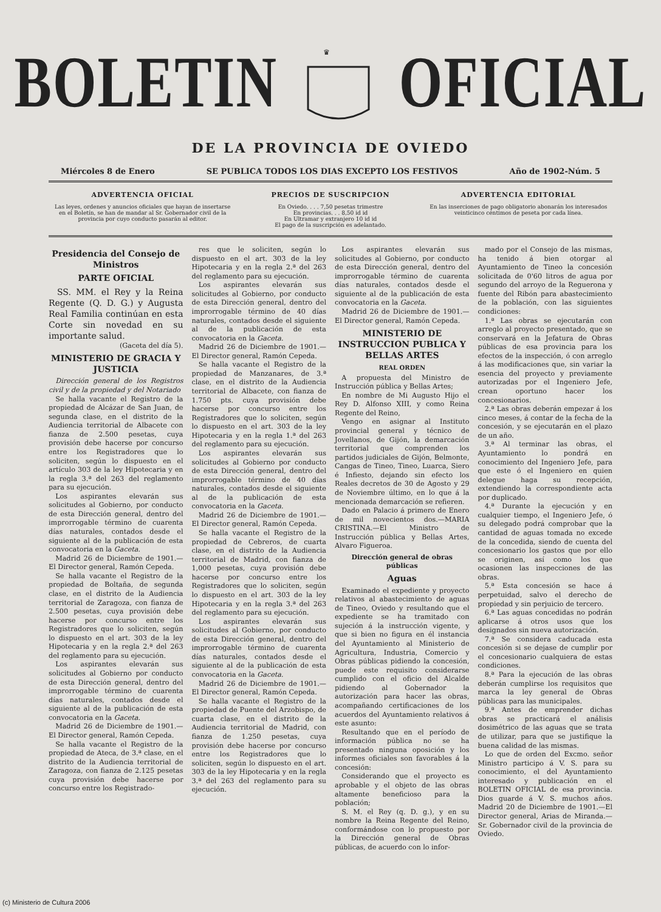BOLETIN
♛
OFICIAL
DE LA PROVINCIA DE OVIEDO
Miércoles 8 de Enero SE PUBLICA TODOS LOS DIAS EXCEPTO LOS FESTIVOS Año de 1902-Núm. 5
ADVERTENCIA OFICIAL
Las leyes, ordenes y anuncios oficiales que hayan de insertarse en el Boletín, se han de mandar al Sr. Gobernador civil de la provincia por cuyo conducto pasarán al editor.
PRECIOS DE SUSCRIPCION
En Oviedo. . . . 7,50 pesetas trimestre
En provincias. . . 8,50 id id
En Ultramar y extranjero 10 id id
El pago de la suscripción es adelantado.
ADVERTENCIA EDITORIAL
En las inserciones de pago obligatorio abonarán los interesados veinticinco céntimos de peseta por cada línea.
Presidencia del Consejo de Ministros
PARTE OFICIAL
SS. MM. el Rey y la Reina Regente (Q. D. G.) y Augusta Real Familia continúan en esta Corte sin novedad en su importante salud.
(Gaceta del día 5).
MINISTERIO DE GRACIA Y JUSTICIA
Dirección general de los Registros civil y de la propiedad y del Notariado
Se halla vacante el Registro de la propiedad de Alcázar de San Juan, de segunda clase, en el distrito de la Audiencia territorial de Albacete con fianza de 2.500 pesetas, cuya provisión debe hacerse por concurso entre los Registradores que lo soliciten, según lo dispuesto en el artículo 303 de la ley Hipotecaria y en la regla 3.ª del 263 del reglamento para su ejecución.
Los aspirantes elevarán sus solicitudes al Gobierno, por conducto de esta Dirección general, dentro del improrrogable término de cuarenta días naturales, contados desde el siguiente al de la publicación de esta convocatoria en la Gaceta.
Madrid 26 de Diciembre de 1901.—El Director general, Ramón Cepeda.
Se halla vacante el Registro de la propiedad de Boltaña, de segunda clase, en el distrito de la Audiencia territorial de Zaragoza, con fianza de 2.500 pesetas, cuya provisión debe hacerse por concurso entre los Registradores que lo soliciten, según lo dispuesto en el art. 303 de la ley Hipotecaria y en la regla 2.ª del 263 del reglamento para su ejecución.
Los aspirantes elevarán sus solicitudes al Gobierno por conducto de esta Dirección general, dentro del improrrogable término de cuarenta días naturales, contados desde el siguiente al de la publicación de esta convocatoria en la Gaceta.
Madrid 26 de Diciembre de 1901.—El Director general, Ramón Cepeda.
Se halla vacante el Registro de la propiedad de Ateca, de 3.ª clase, en el distrito de la Audiencia territorial de Zaragoza, con fianza de 2.125 pesetas cuya provisión debe hacerse por concurso entre los Registrado-
res que le soliciten, según lo dispuesto en el art. 303 de la ley Hipotecaria y en la regla 2.ª del 263 del reglamento para su ejecución.
Los aspirantes elevarán sus solicitudes al Gobierno, por conducto de esta Dirección general, dentro del improrrogable término de 40 días naturales, contados desde el siguiente al de la publicación de esta convocatoria en la Gaceta.
Madrid 26 de Diciembre de 1901.—El Director general, Ramón Cepeda.
Se halla vacante el Registro de la propiedad de Manzanares, de 3.ª clase, en el distrito de la Audiencia territorial de Albacete, con fianza de 1.750 pts. cuya provisión debe hacerse por concurso entre los Registradores que lo soliciten, según lo dispuesto en el art. 303 de la ley Hipotecaria y en la regla 1.ª del 263 del reglamento para su ejecución.
Los aspirantes elevarán sus solicitudes al Gobierno por conducto de esta Dirección general, dentro del improrrogable término de 40 días naturales, contados desde el siguiente al de la publicación de esta convocatoria en la Gaceta.
Madrid 26 de Diciembre de 1901.—El Director general, Ramón Cepeda.
Se halla vacante el Registro de la propiedad de Cebreros, de cuarta clase, en el distrito de la Audiencia territorial de Madrid, con fianza de 1,000 pesetas, cuya provisión debe hacerse por concurso entre los Registradores que lo soliciten, según lo dispuesto en el art. 303 de la ley Hipotecaria y en la regla 3.ª del 263 del reglamento para su ejecución.
Los aspirantes elevarán sus solicitudes al Gobierno, por conducto de esta Dirección general, dentro del improrrogable término de cuarenta días naturales, contados desde el siguiente al de la publicación de esta convocatoria en la Gaceta.
Madrid 26 de Diciembre de 1901.—El Director general, Ramón Cepeda.
Se halla vacante el Registro de la propiedad de Puente del Arzobispo, de cuarta clase, en el distrito de la Audiencia territorial de Madrid, con fianza de 1.250 pesetas, cuya provisión debe hacerse por concurso entre los Registradores que lo soliciten, según lo dispuesto en el art. 303 de la ley Hipotecaria y en la regla 3.ª del 263 del reglamento para su ejecución.
Los aspirantes elevarán sus solicitudes al Gobierno, por conducto de esta Dirección general, dentro del improrrogable término de cuarenta días naturales, contados desde el siguiente al de la publicación de esta convocatoria en la Gaceta.
Madrid 26 de Diciembre de 1901.—El Director general, Ramón Cepeda.
MINISTERIO DE INSTRUCCION PUBLICA Y BELLAS ARTES
REAL ORDEN
A propuesta del Ministro de Instrucción pública y Bellas Artes;
En nombre de Mi Augusto Hijo el Rey D. Alfonso XIII, y como Reina Regente del Reino,
Vengo en asignar al Instituto provincial general y técnico de Jovellanos, de Gijón, la demarcación territorial que comprenden los partidos judiciales de Gijón, Belmonte, Cangas de Tineo, Tineo, Luarca, Siero é Infiesto, dejando sin efecto los Reales decretos de 30 de Agosto y 29 de Noviembre último, en lo que á la mencionada demarcación se refieren.
Dado en Palacio á primero de Enero de mil novecientos dos.—MARIA CRISTINA.—El Ministro de Instrucción pública y Bellas Artes, Alvaro Figueroa.
Dirección general de obras públicas
Aguas
Examinado el expediente y proyecto relativos al abastecimiento de aguas de Tineo, Oviedo y resultando que el expediente se ha tramitado con sujeción á la instrucción vigente, y que si bien no figura en él instancia del Ayuntamiento al Ministerio de Agricultura, Industria, Comercio y Obras públicas pidiendo la concesión, puede este requisito considerarse cumplido con el oficio del Alcalde pidiendo al Gobernador la autorización para hacer las obras, acompañando certificaciones de los acuerdos del Ayuntamiento relativos á este asunto:
Resultando que en el período de información pública no se ha presentado ninguna oposición y los informes oficiales son favorables á la concesión:
Considerando que el proyecto es aprobable y el objeto de las obras altamente beneficioso para la población;
S. M. el Rey (q. D. g.), y en su nombre la Reina Regente del Reino, conformándose con lo propuesto por la Dirección general de Obras públicas, de acuerdo con lo infor-
mado por el Consejo de las mismas, ha tenido á bien otorgar al Ayuntamiento de Tineo la concesión solicitada de 0'60 litros de agua por segundo del arroyo de la Reguerona y fuente del Ribón para abastecimiento de la población, con las siguientes condiciones:
1.ª Las obras se ejecutarán con arreglo al proyecto presentado, que se conservará en la Jefatura de Obras públicas de esa provincia para los efectos de la inspección, ó con arreglo á las modificaciones que, sin variar la esencia del proyecto y previamente autorizadas por el Ingeniero Jefe, crean oportuno hacer los concesionarios.
2.ª Las obras deberán empezar á los cinco meses, á contar de la fecha de la concesión, y se ejecutarán en el plazo de un año.
3.ª Al terminar las obras, el Ayuntamiento lo pondrá en conocimiento del Ingeniero Jefe, para que este ó el Ingeniero en quien delegue haga su recepción, extendiendo la correspondiente acta por duplicado.
4.ª Durante la ejecución y en cualquier tiempo, el Ingeniero Jefe, ó su delegado podrá comprobar que la cantidad de aguas tomada no excede de la concedida, siendo de cuenta del concesionario los gastos que por ello se originen, así como los que ocasionen las inspecciones de las obras.
5.ª Esta concesión se hace á perpetuidad, salvo el derecho de propiedad y sin perjuicio de tercero.
6.ª Las aguas concedidas no podrán aplicarse á otros usos que los designados sin nueva autorización.
7.ª Se considera caducada esta concesión si se dejase de cumplir por el concesionario cualquiera de estas condiciones.
8.ª Para la ejecución de las obras deberán cumplirse los requisitos que marca la ley general de Obras públicas para las municipales.
9.ª Antes de emprender dichas obras se practicará el análisis dosimétrico de las aguas que se trata de utilizar, para que se justifique la buena calidad de las mismas.
Lo que de orden del Excmo. señor Ministro participo á V. S. para su conocimiento, el del Ayuntamiento interesado y publicación en el BOLETIN OFICIAL de esa provincia. Dios guarde á V. S. muchos años. Madrid 20 de Diciembre de 1901.—El Director general, Arias de Miranda.—Sr. Gobernador civil de la provincia de Oviedo.
(c) Ministerio de Cultura 2006